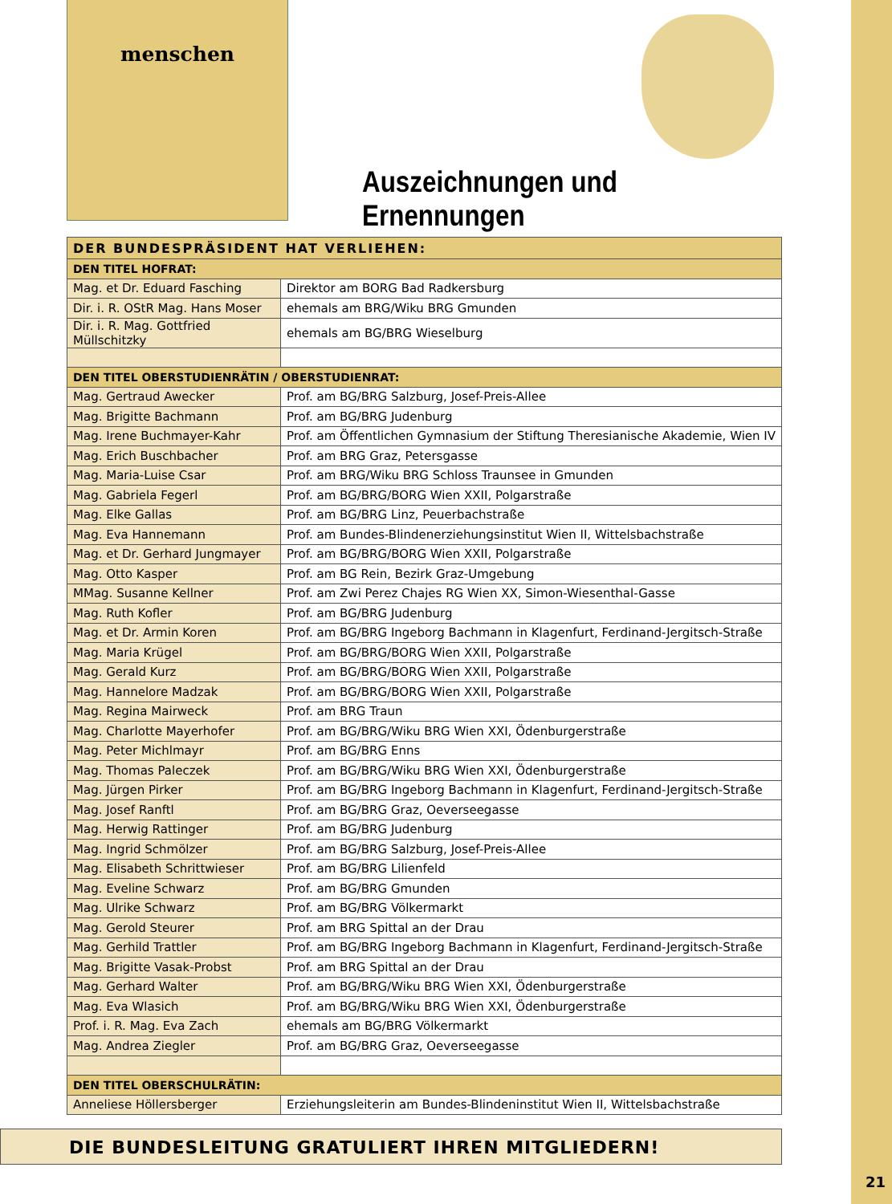menschen
Auszeichnungen und Ernennungen
| DER BUNDESPRÄSIDENT HAT VERLIEHEN: | |
| --- | --- |
| DEN TITEL HOFRAT: | |
| Mag. et Dr. Eduard Fasching | Direktor am BORG Bad Radkersburg |
| Dir. i. R. OStR Mag. Hans Moser | ehemals am BRG/Wiku BRG Gmunden |
| Dir. i. R. Mag. Gottfried Müllschitzky | ehemals am BG/BRG Wieselburg |
| DEN TITEL OBERSTUDIENRÄTIN / OBERSTUDIENRAT: | |
| Mag. Gertraud Awecker | Prof. am BG/BRG Salzburg, Josef-Preis-Allee |
| Mag. Brigitte Bachmann | Prof. am BG/BRG Judenburg |
| Mag. Irene Buchmayer-Kahr | Prof. am Öffentlichen Gymnasium der Stiftung Theresianische Akademie, Wien IV |
| Mag. Erich Buschbacher | Prof. am BRG Graz, Petersgasse |
| Mag. Maria-Luise Csar | Prof. am BRG/Wiku BRG Schloss Traunsee in Gmunden |
| Mag. Gabriela Fegerl | Prof. am BG/BRG/BORG Wien XXII, Polgarstraße |
| Mag. Elke Gallas | Prof. am BG/BRG Linz, Peuerbachstraße |
| Mag. Eva Hannemann | Prof. am Bundes-Blindenerziehungsinstitut Wien II, Wittelsbachstraße |
| Mag. et Dr. Gerhard Jungmayer | Prof. am BG/BRG/BORG Wien XXII, Polgarstraße |
| Mag. Otto Kasper | Prof. am BG Rein, Bezirk Graz-Umgebung |
| MMag. Susanne Kellner | Prof. am Zwi Perez Chajes RG Wien XX, Simon-Wiesenthal-Gasse |
| Mag. Ruth Kofler | Prof. am BG/BRG Judenburg |
| Mag. et Dr. Armin Koren | Prof. am BG/BRG Ingeborg Bachmann in Klagenfurt, Ferdinand-Jergitsch-Straße |
| Mag. Maria Krügel | Prof. am BG/BRG/BORG Wien XXII, Polgarstraße |
| Mag. Gerald Kurz | Prof. am BG/BRG/BORG Wien XXII, Polgarstraße |
| Mag. Hannelore Madzak | Prof. am BG/BRG/BORG Wien XXII, Polgarstraße |
| Mag. Regina Mairweck | Prof. am BRG Traun |
| Mag. Charlotte Mayerhofer | Prof. am BG/BRG/Wiku BRG Wien XXI, Ödenburgerstraße |
| Mag. Peter Michlmayr | Prof. am BG/BRG Enns |
| Mag. Thomas Paleczek | Prof. am BG/BRG/Wiku BRG Wien XXI, Ödenburgerstraße |
| Mag. Jürgen Pirker | Prof. am BG/BRG Ingeborg Bachmann in Klagenfurt, Ferdinand-Jergitsch-Straße |
| Mag. Josef Ranftl | Prof. am BG/BRG Graz, Oeverseegasse |
| Mag. Herwig Rattinger | Prof. am BG/BRG Judenburg |
| Mag. Ingrid Schmölzer | Prof. am BG/BRG Salzburg, Josef-Preis-Allee |
| Mag. Elisabeth Schrittwieser | Prof. am BG/BRG Lilienfeld |
| Mag. Eveline Schwarz | Prof. am BG/BRG Gmunden |
| Mag. Ulrike Schwarz | Prof. am BG/BRG Völkermarkt |
| Mag. Gerold Steurer | Prof. am BRG Spittal an der Drau |
| Mag. Gerhild Trattler | Prof. am BG/BRG Ingeborg Bachmann in Klagenfurt, Ferdinand-Jergitsch-Straße |
| Mag. Brigitte Vasak-Probst | Prof. am BRG Spittal an der Drau |
| Mag. Gerhard Walter | Prof. am BG/BRG/Wiku BRG Wien XXI, Ödenburgerstraße |
| Mag. Eva Wlasich | Prof. am BG/BRG/Wiku BRG Wien XXI, Ödenburgerstraße |
| Prof. i. R. Mag. Eva Zach | ehemals am BG/BRG Völkermarkt |
| Mag. Andrea Ziegler | Prof. am BG/BRG Graz, Oeverseegasse |
| DEN TITEL OBERSCHULRÄTIN: | |
| Anneliese Höllersberger | Erziehungsleiterin am Bundes-Blindeninstitut Wien II, Wittelsbachstraße |
DIE BUNDESLEITUNG GRATULIERT IHREN MITGLIEDERN!
21